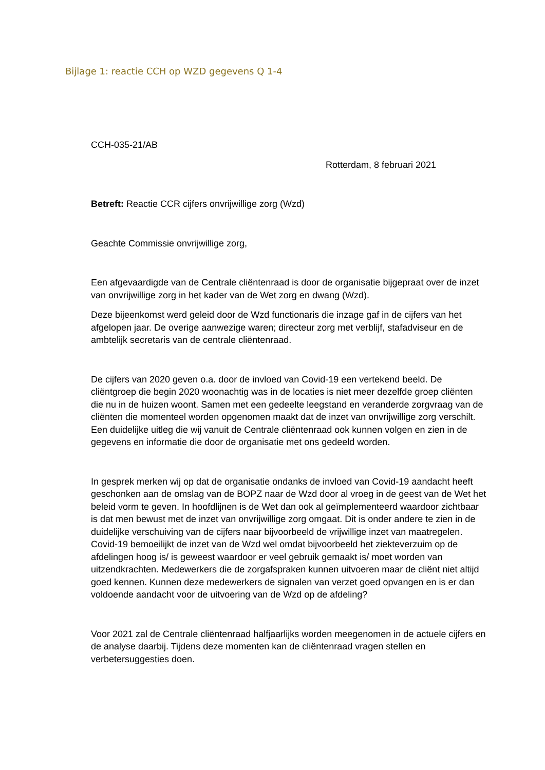Bijlage 1: reactie CCH op WZD gegevens Q 1-4
CCH-035-21/AB
Rotterdam, 8 februari 2021
Betreft: Reactie CCR cijfers onvrijwillige zorg (Wzd)
Geachte Commissie onvrijwillige zorg,
Een afgevaardigde van de Centrale cliëntenraad is door de organisatie bijgepraat over de inzet van onvrijwillige zorg in het kader van de Wet zorg en dwang (Wzd).
Deze bijeenkomst werd geleid door de Wzd functionaris die inzage gaf in de cijfers van het afgelopen jaar. De overige aanwezige waren; directeur zorg met verblijf, stafadviseur en de ambtelijk secretaris van de centrale cliëntenraad.
De cijfers van 2020 geven o.a. door de invloed van Covid-19 een vertekend beeld. De cliëntgroep die begin 2020 woonachtig was in de locaties is niet meer dezelfde groep cliënten die nu in de huizen woont. Samen met een gedeelte leegstand en veranderde zorgvraag van de cliënten die momenteel worden opgenomen maakt dat de inzet van onvrijwillige zorg verschilt. Een duidelijke uitleg die wij vanuit de Centrale cliëntenraad ook kunnen volgen en zien in de gegevens en informatie die door de organisatie met ons gedeeld worden.
In gesprek merken wij op dat de organisatie ondanks de invloed van Covid-19 aandacht heeft geschonken aan de omslag van de BOPZ naar de Wzd door al vroeg in de geest van de Wet het beleid vorm te geven. In hoofdlijnen is de Wet dan ook al geïmplementeerd waardoor zichtbaar is dat men bewust met de inzet van onvrijwillige zorg omgaat. Dit is onder andere te zien in de duidelijke verschuiving van de cijfers naar bijvoorbeeld de vrijwillige inzet van maatregelen. Covid-19 bemoeilijkt de inzet van de Wzd wel omdat bijvoorbeeld het ziekteverzuim op de afdelingen hoog is/ is geweest waardoor er veel gebruik gemaakt is/ moet worden van uitzendkrachten. Medewerkers die de zorgafspraken kunnen uitvoeren maar de cliënt niet altijd goed kennen. Kunnen deze medewerkers de signalen van verzet goed opvangen en is er dan voldoende aandacht voor de uitvoering van de Wzd op de afdeling?
Voor 2021 zal de Centrale cliëntenraad halfjaarlijks worden meegenomen in de actuele cijfers en de analyse daarbij. Tijdens deze momenten kan de cliëntenraad vragen stellen en verbetersuggesties doen.